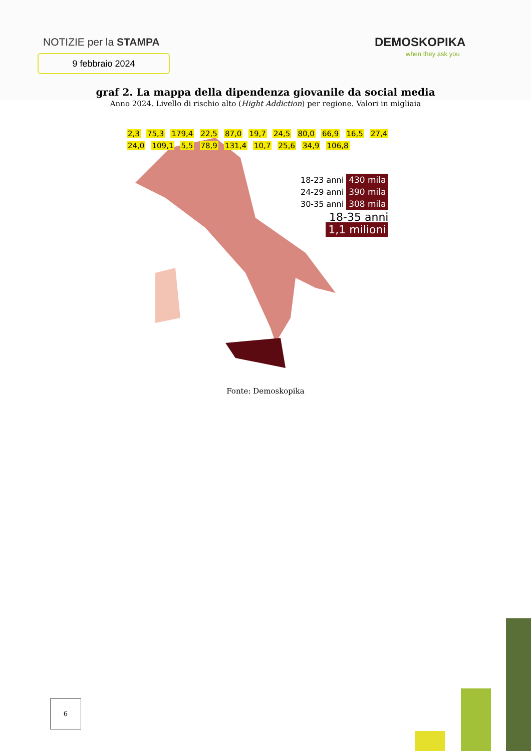NOTIZIE per la STAMPA
9 febbraio 2024
DEMOSKOPIKA
when they ask you
graf 2. La mappa della dipendenza giovanile da social media
Anno 2024. Livello di rischio alto (Hight Addiction) per regione. Valori in migliaia
2,3 75,3 179,4 22,5 87,0 19,7 24,5 80,0 66,9 16,5 27,4 24,0 109,1 5,5 78,9 131,4 10,7 25,6 34,9 106,8
18-23 anni 430 mila
24-29 anni 390 mila
30-35 anni 308 mila
18-35 anni
1,1 milioni
Fonte: Demoskopika
6